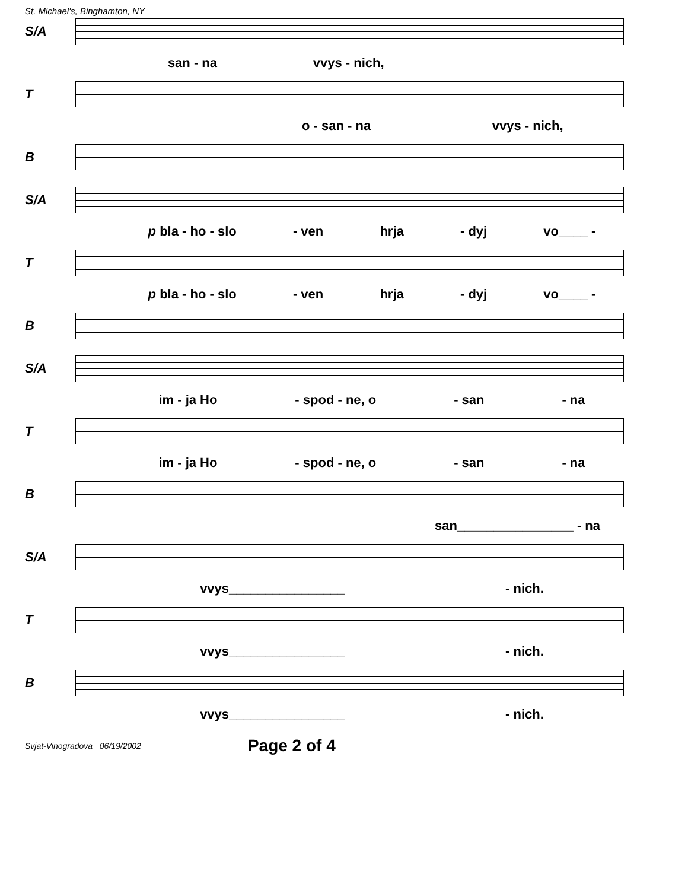St. Michael's, Binghamton, NY
S/A
san - na vvys - nich,
T
o - san - na vvys - nich,
B
S/A
p bla - ho - slo - ven hrja - dyj vo____ -
T
p bla - ho - slo - ven hrja - dyj vo____ -
B
S/A
im - ja Ho - spod - ne, o - san - na
T
im - ja Ho - spod - ne, o - san - na
B
san________________ - na
S/A
vvys________________ - nich.
T
vvys________________ - nich.
B
vvys________________ - nich.
Svjat-Vinogradova 06/19/2002 Page 2 of 4